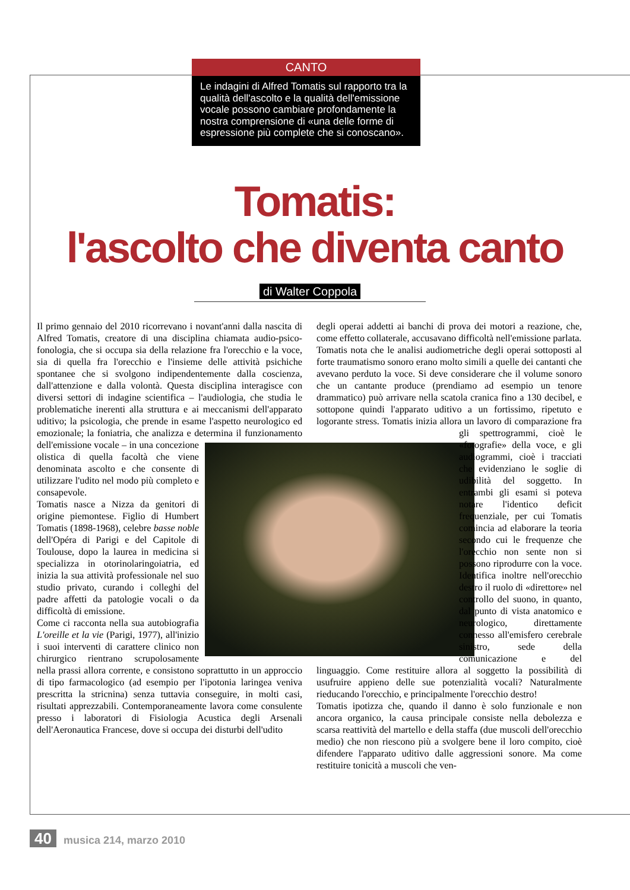CANTO
Le indagini di Alfred Tomatis sul rapporto tra la qualità dell'ascolto e la qualità dell'emissione vocale possono cambiare profondamente la nostra comprensione di «una delle forme di espressione più complete che si conoscano».
Tomatis:
l'ascolto che diventa canto
di Walter Coppola
Il primo gennaio del 2010 ricorrevano i novant'anni dalla nascita di Alfred Tomatis, creatore di una disciplina chiamata audio-psico-fonologia, che si occupa sia della relazione fra l'orecchio e la voce, sia di quella fra l'orecchio e l'insieme delle attività psichiche spontanee che si svolgono indipendentemente dalla coscienza, dall'attenzione e dalla volontà. Questa disciplina interagisce con diversi settori di indagine scientifica – l'audiologia, che studia le problematiche inerenti alla struttura e ai meccanismi dell'apparato uditivo; la psicologia, che prende in esame l'aspetto neurologico ed emozionale; la foniatria, che analizza e determina il funzionamento dell'emissione vocale – in una concezione olistica di quella facoltà che viene denominata ascolto e che consente di utilizzare l'udito nel modo più completo e consapevole.
Tomatis nasce a Nizza da genitori di origine piemontese. Figlio di Humbert Tomatis (1898-1968), celebre basse noble dell'Opéra di Parigi e del Capitole di Toulouse, dopo la laurea in medicina si specializza in otorinolaringoiatria, ed inizia la sua attività professionale nel suo studio privato, curando i colleghi del padre affetti da patologie vocali o da difficoltà di emissione.
Come ci racconta nella sua autobiografia L'oreille et la vie (Parigi, 1977), all'inizio i suoi interventi di carattere clinico non chirurgico rientrano scrupolosamente nella prassi allora corrente, e consistono soprattutto in un approccio di tipo farmacologico (ad esempio per l'ipotonia laringea veniva prescritta la stricnina) senza tuttavia conseguire, in molti casi, risultati apprezzabili. Contemporaneamente lavora come consulente presso i laboratori di Fisiologia Acustica degli Arsenali dell'Aeronautica Francese, dove si occupa dei disturbi dell'udito
degli operai addetti ai banchi di prova dei motori a reazione, che, come effetto collaterale, accusavano difficoltà nell'emissione parlata.
Tomatis nota che le analisi audiometriche degli operai sottoposti al forte traumatismo sonoro erano molto simili a quelle dei cantanti che avevano perduto la voce. Si deve considerare che il volume sonoro che un cantante produce (prendiamo ad esempio un tenore drammatico) può arrivare nella scatola cranica fino a 130 decibel, e sottopone quindi l'apparato uditivo a un fortissimo, ripetuto e logorante stress. Tomatis inizia allora un lavoro di comparazione fra gli spettrogrammi, cioè le «fotografie» della voce, e gli audiogrammi, cioè i tracciati che evidenziano le soglie di udibilità del soggetto. In entrambi gli esami si poteva notare l'identico deficit frequenziale, per cui Tomatis comincia ad elaborare la teoria secondo cui le frequenze che l'orecchio non sente non si possono riprodurre con la voce. Identifica inoltre nell'orecchio destro il ruolo di «direttore» nel controllo del suono, in quanto, dal punto di vista anatomico e neurologico, direttamente connesso all'emisfero cerebrale sinistro, sede della comunicazione e del linguaggio. Come restituire allora al soggetto la possibilità di usufruire appieno delle sue potenzialità vocali? Naturalmente rieducando l'orecchio, e principalmente l'orecchio destro!
Tomatis ipotizza che, quando il danno è solo funzionale e non ancora organico, la causa principale consiste nella debolezza e scarsa reattività del martello e della staffa (due muscoli dell'orecchio medio) che non riescono più a svolgere bene il loro compito, cioè difendere l'apparato uditivo dalle aggressioni sonore. Ma come restituire tonicità a muscoli che ven-
40 musica 214, marzo 2010